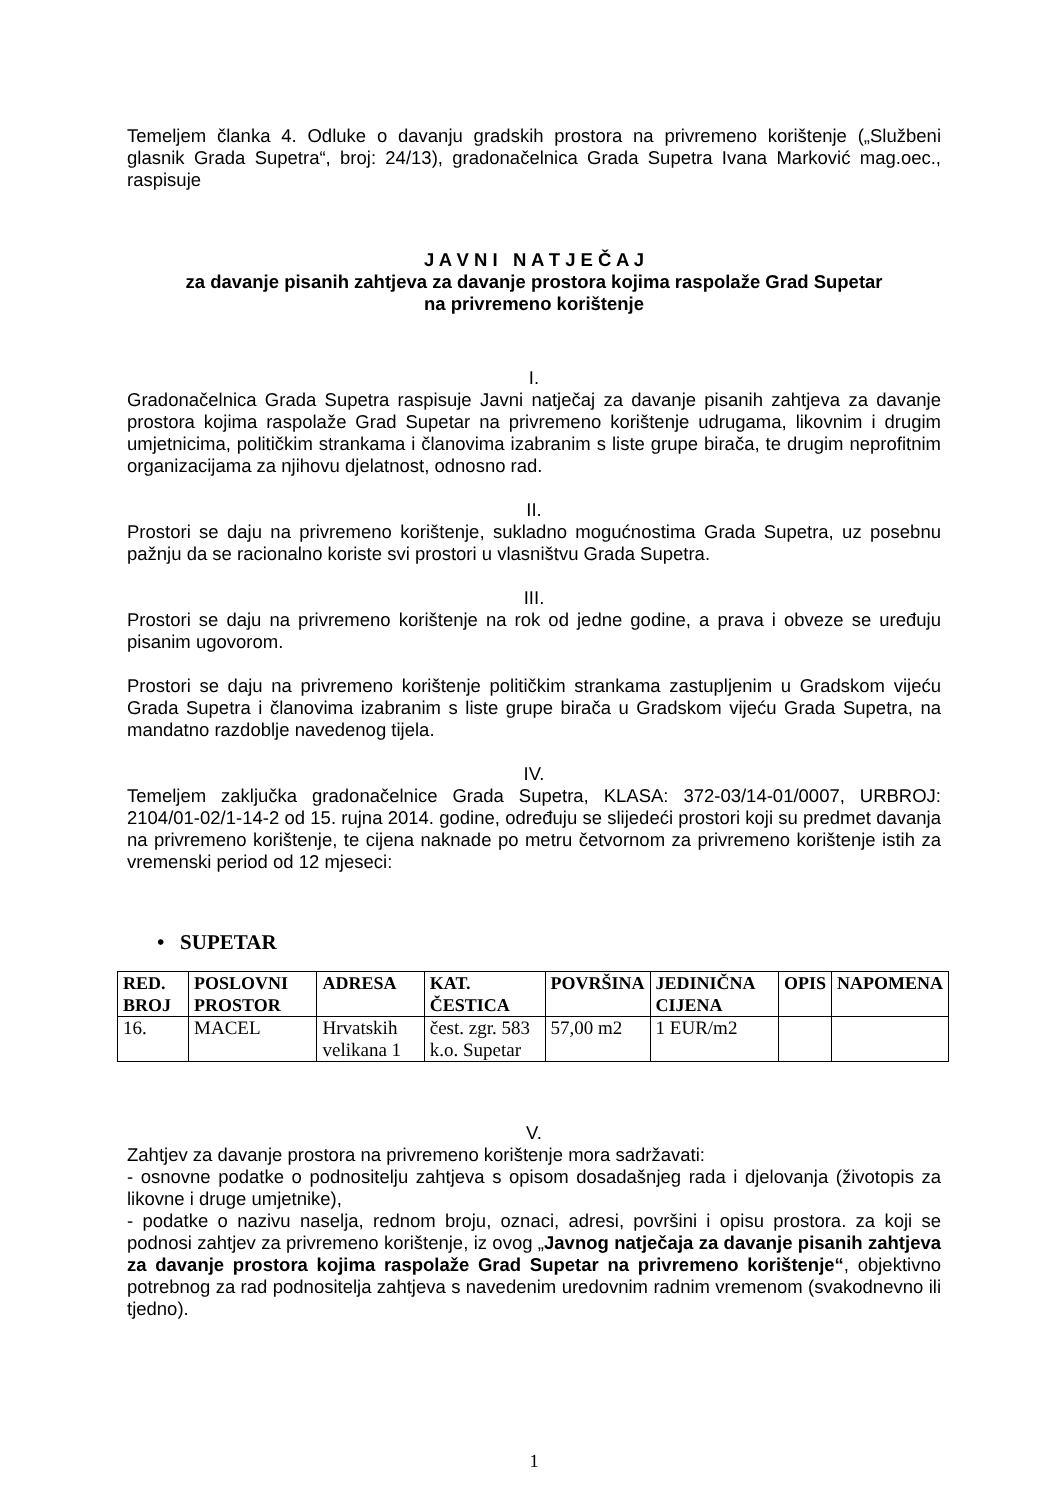Temeljem članka 4. Odluke o davanju gradskih prostora na privremeno korištenje („Službeni glasnik Grada Supetra“, broj: 24/13), gradonačelnica Grada Supetra Ivana Marković mag.oec., raspisuje
J A V N I N A T J E Č A J
za davanje pisanih zahtjeva za davanje prostora kojima raspolaže Grad Supetar
na privremeno korištenje
I.
Gradonačelnica Grada Supetra raspisuje Javni natječaj za davanje pisanih zahtjeva za davanje prostora kojima raspolaže Grad Supetar na privremeno korištenje udrugama, likovnim i drugim umjetnicima, političkim strankama i članovima izabranim s liste grupe birača, te drugim neprofitnim organizacijama za njihovu djelatnost, odnosno rad.
II.
Prostori se daju na privremeno korištenje, sukladno mogućnostima Grada Supetra, uz posebnu pažnju da se racionalno koriste svi prostori u vlasništvu Grada Supetra.
III.
Prostori se daju na privremeno korištenje na rok od jedne godine, a prava i obveze se uređuju pisanim ugovorom.
Prostori se daju na privremeno korištenje političkim strankama zastupljenim u Gradskom vijeću Grada Supetra i članovima izabranim s liste grupe birača u Gradskom vijeću Grada Supetra, na mandatno razdoblje navedenog tijela.
IV.
Temeljem zaključka gradonačelnice Grada Supetra, KLASA: 372-03/14-01/0007, URBROJ: 2104/01-02/1-14-2 od 15. rujna 2014. godine, određuju se slijedeći prostori koji su predmet davanja na privremeno korištenje, te cijena naknade po metru četvornom za privremeno korištenje istih za vremenski period od 12 mjeseci:
• SUPETAR
| RED. BROJ | POSLOVNI PROSTOR | ADRESA | KAT. ČESTICA | POVRŠINA | JEDINIČNA CIJENA | OPIS | NAPOMENA |
| --- | --- | --- | --- | --- | --- | --- | --- |
| 16. | MACEL | Hrvatskih velikana 1 | čest. zgr. 583 k.o. Supetar | 57,00 m2 | 1 EUR/m2 | | |
V.
Zahtjev za davanje prostora na privremeno korištenje mora sadržavati:
- osnovne podatke o podnositelju zahtjeva s opisom dosadašnjeg rada i djelovanja (životopis za likovne i druge umjetnike),
- podatke o nazivu naselja, rednom broju, oznaci, adresi, površini i opisu prostora. za koji se podnosi zahtjev za privremeno korištenje, iz ovog „Javnog natječaja za davanje pisanih zahtjeva za davanje prostora kojima raspolaže Grad Supetar na privremeno korištenje“, objektivno potrebnog za rad podnositelja zahtjeva s navedenim uredovnim radnim vremenom (svakodnevno ili tjedno).
1